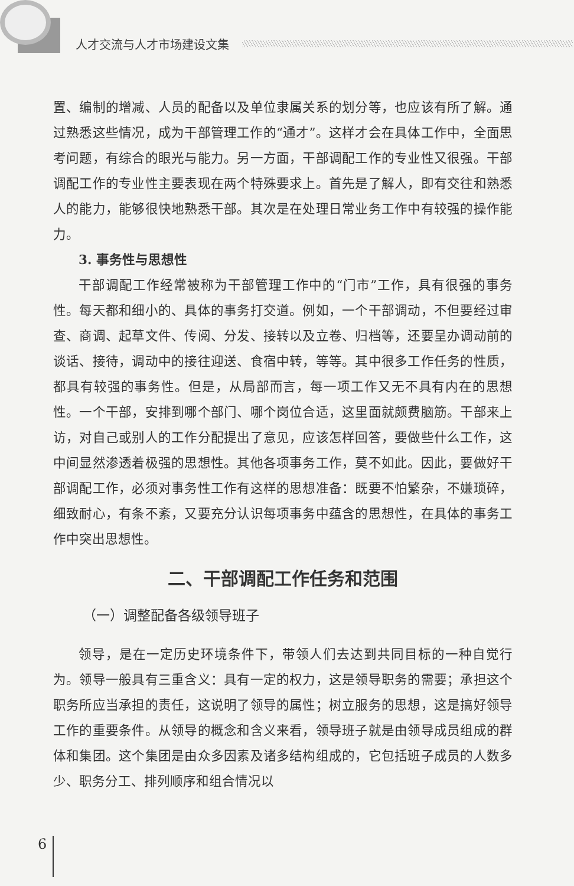人才交流与人才市场建设文集
置、编制的增减、人员的配备以及单位隶属关系的划分等，也应该有所了解。通过熟悉这些情况，成为干部管理工作的“通才”。这样才会在具体工作中，全面思考问题，有综合的眼光与能力。另一方面，干部调配工作的专业性又很强。干部调配工作的专业性主要表现在两个特殊要求上。首先是了解人，即有交往和熟悉人的能力，能够很快地熟悉干部。其次是在处理日常业务工作中有较强的操作能力。
3. 事务性与思想性
干部调配工作经常被称为干部管理工作中的“门市”工作，具有很强的事务性。每天都和细小的、具体的事务打交道。例如，一个干部调动，不但要经过审查、商调、起草文件、传阅、分发、接转以及立卷、归档等，还要呈办调动前的谈话、接待，调动中的接往迎送、食宿中转，等等。其中很多工作任务的性质，都具有较强的事务性。但是，从局部而言，每一项工作又无不具有内在的思想性。一个干部，安排到哪个部门、哪个岗位合适，这里面就颇费脑筋。干部来上访，对自己或别人的工作分配提出了意见，应该怎样回答，要做些什么工作，这中间显然渗透着极强的思想性。其他各项事务工作，莫不如此。因此，要做好干部调配工作，必须对事务性工作有这样的思想准备：既要不怕繁杂，不嫌琐碎，细致耐心，有条不紊，又要充分认识每项事务中蕴含的思想性，在具体的事务工作中突出思想性。
二、干部调配工作任务和范围
（一）调整配备各级领导班子
领导，是在一定历史环境条件下，带领人们去达到共同目标的一种自觉行为。领导一般具有三重含义：具有一定的权力，这是领导职务的需要；承担这个职务所应当承担的责任，这说明了领导的属性；树立服务的思想，这是搞好领导工作的重要条件。从领导的概念和含义来看，领导班子就是由领导成员组成的群体和集团。这个集团是由众多因素及诸多结构组成的，它包括班子成员的人数多少、职务分工、排列顺序和组合情况以
6